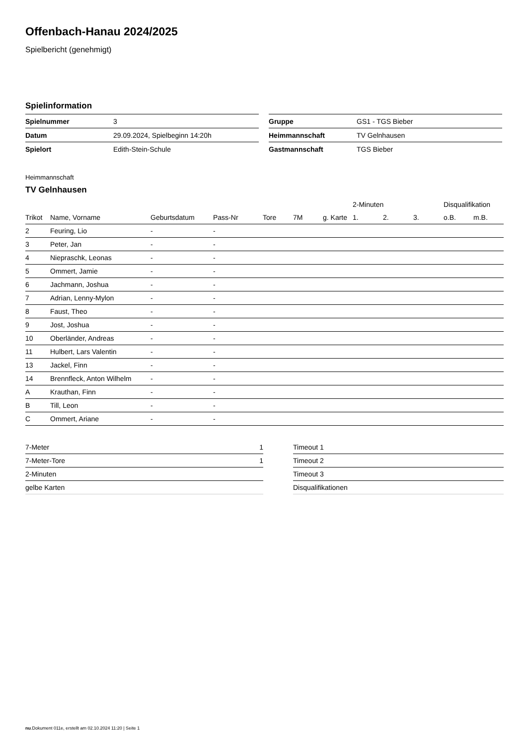Offenbach-Hanau 2024/2025
Spielbericht (genehmigt)
Spielinformation
| Spielnummer | 3 |
| Datum | 29.09.2024, Spielbeginn 14:20h |
| Spielort | Edith-Stein-Schule |
| Gruppe | GS1 - TGS Bieber |
| Heimmannschaft | TV Gelnhausen |
| Gastmannschaft | TGS Bieber |
Heimmannschaft
TV Gelnhausen
| | | | | | | | | 2-Minuten | | | Disqualifikation | |
| --- | --- | --- | --- | --- | --- | --- | --- | --- | --- | --- | --- | --- |
| Trikot | Name, Vorname | Geburtsdatum | Pass-Nr | Tore | 7M | g. Karte | | 1. | 2. | 3. | o.B. | m.B. |
| 2 | Feuring, Lio | - | - | | | | | | | | | |
| 3 | Peter, Jan | - | - | | | | | | | | | |
| 4 | Niepraschk, Leonas | - | - | | | | | | | | | |
| 5 | Ommert, Jamie | - | - | | | | | | | | | |
| 6 | Jachmann, Joshua | - | - | | | | | | | | | |
| 7 | Adrian, Lenny-Mylon | - | - | | | | | | | | | |
| 8 | Faust, Theo | - | - | | | | | | | | | |
| 9 | Jost, Joshua | - | - | | | | | | | | | |
| 10 | Oberländer, Andreas | - | - | | | | | | | | | |
| 11 | Hulbert, Lars Valentin | - | - | | | | | | | | | |
| 13 | Jackel, Finn | - | - | | | | | | | | | |
| 14 | Brennfleck, Anton Wilhelm | - | - | | | | | | | | | |
| A | Krauthan, Finn | - | - | | | | | | | | | |
| B | Till, Leon | - | - | | | | | | | | | |
| C | Ommert, Ariane | - | - | | | | | | | | | |
| 7-Meter | 1 |
| 7-Meter-Tore | 1 |
| 2-Minuten | |
| gelbe Karten | |
| Timeout 1 |
| Timeout 2 |
| Timeout 3 |
| Disqualifikationen |
nu.Dokument 011e, erstellt am 02.10.2024 11:20 | Seite 1